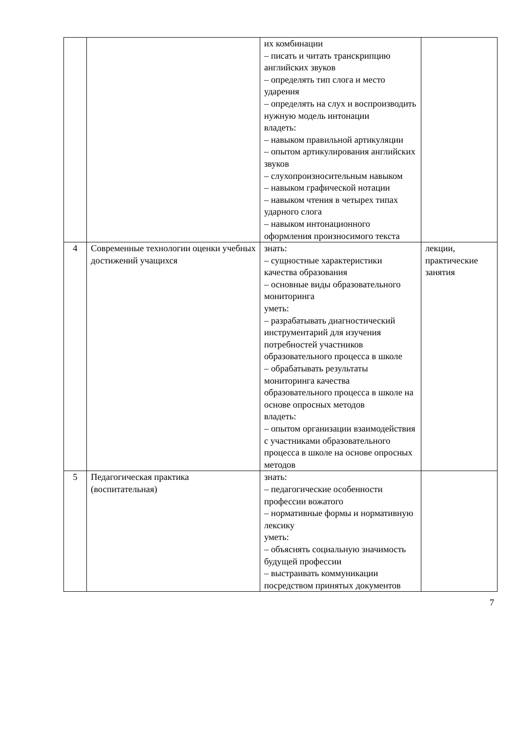| | | их комбинации – писать и читать транскрипцию английских звуков – определять тип слога и место ударения – определять на слух и воспроизводить нужную модель интонации владеть: – навыком правильной артикуляции – опытом артикулирования английских звуков – слухопроизносительным навыком – навыком графической нотации – навыком чтения в четырех типах ударного слога – навыком интонационного оформления произносимого текста | |
| 4 | Современные технологии оценки учебных достижений учащихся | знать: – сущностные характеристики качества образования – основные виды образовательного мониторинга уметь: – разрабатывать диагностический инструментарий для изучения потребностей участников образовательного процесса в школе – обрабатывать результаты мониторинга качества образовательного процесса в школе на основе опросных методов владеть: – опытом организации взаимодействия с участниками образовательного процесса в школе на основе опросных методов | лекции, практические занятия |
| 5 | Педагогическая практика (воспитательная) | знать: – педагогические особенности профессии вожатого – нормативные формы и нормативную лексику уметь: – объяснять социальную значимость будущей профессии – выстраивать коммуникации посредством принятых документов | |
7